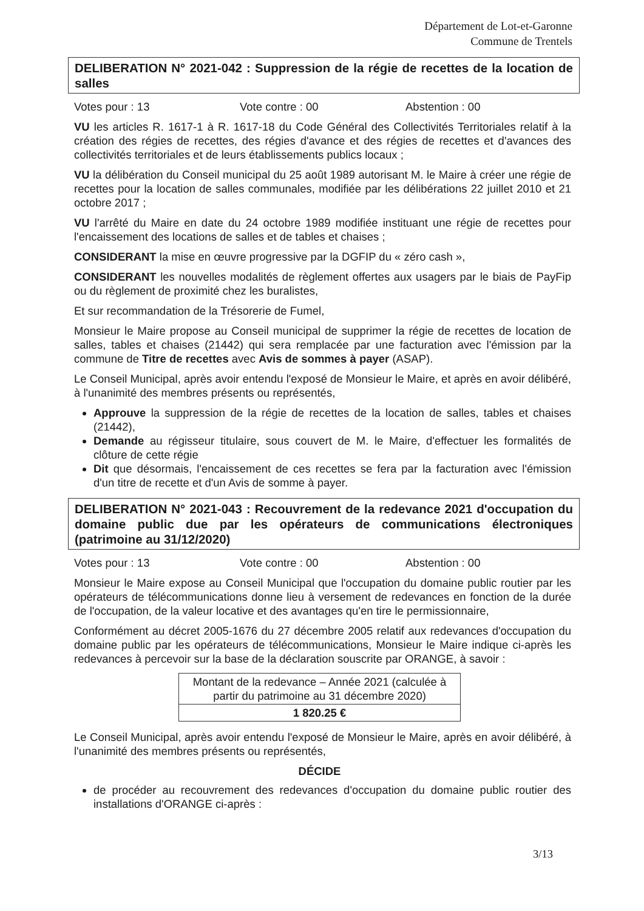Département de Lot-et-Garonne
Commune de Trentels
DELIBERATION N° 2021-042 : Suppression de la régie de recettes de la location de salles
Votes pour : 13 Vote contre : 00 Abstention : 00
VU les articles R. 1617-1 à R. 1617-18 du Code Général des Collectivités Territoriales relatif à la création des régies de recettes, des régies d'avance et des régies de recettes et d'avances des collectivités territoriales et de leurs établissements publics locaux ;
VU la délibération du Conseil municipal du 25 août 1989 autorisant M. le Maire à créer une régie de recettes pour la location de salles communales, modifiée par les délibérations 22 juillet 2010 et 21 octobre 2017 ;
VU l'arrêté du Maire en date du 24 octobre 1989 modifiée instituant une régie de recettes pour l'encaissement des locations de salles et de tables et chaises ;
CONSIDERANT la mise en œuvre progressive par la DGFIP du « zéro cash »,
CONSIDERANT les nouvelles modalités de règlement offertes aux usagers par le biais de PayFip ou du règlement de proximité chez les buralistes,
Et sur recommandation de la Trésorerie de Fumel,
Monsieur le Maire propose au Conseil municipal de supprimer la régie de recettes de location de salles, tables et chaises (21442) qui sera remplacée par une facturation avec l'émission par la commune de Titre de recettes avec Avis de sommes à payer (ASAP).
Le Conseil Municipal, après avoir entendu l'exposé de Monsieur le Maire, et après en avoir délibéré, à l'unanimité des membres présents ou représentés,
Approuve la suppression de la régie de recettes de la location de salles, tables et chaises (21442),
Demande au régisseur titulaire, sous couvert de M. le Maire, d'effectuer les formalités de clôture de cette régie
Dit que désormais, l'encaissement de ces recettes se fera par la facturation avec l'émission d'un titre de recette et d'un Avis de somme à payer.
DELIBERATION N° 2021-043 : Recouvrement de la redevance 2021 d'occupation du domaine public due par les opérateurs de communications électroniques (patrimoine au 31/12/2020)
Votes pour : 13 Vote contre : 00 Abstention : 00
Monsieur le Maire expose au Conseil Municipal que l'occupation du domaine public routier par les opérateurs de télécommunications donne lieu à versement de redevances en fonction de la durée de l'occupation, de la valeur locative et des avantages qu'en tire le permissionnaire,
Conformément au décret 2005-1676 du 27 décembre 2005 relatif aux redevances d'occupation du domaine public par les opérateurs de télécommunications, Monsieur le Maire indique ci-après les redevances à percevoir sur la base de la déclaration souscrite par ORANGE, à savoir :
| Montant de la redevance – Année 2021 (calculée à partir du patrimoine au 31 décembre 2020) |
| --- |
| 1 820.25 € |
Le Conseil Municipal, après avoir entendu l'exposé de Monsieur le Maire, après en avoir délibéré, à l'unanimité des membres présents ou représentés,
DÉCIDE
de procéder au recouvrement des redevances d'occupation du domaine public routier des installations d'ORANGE ci-après :
3/13